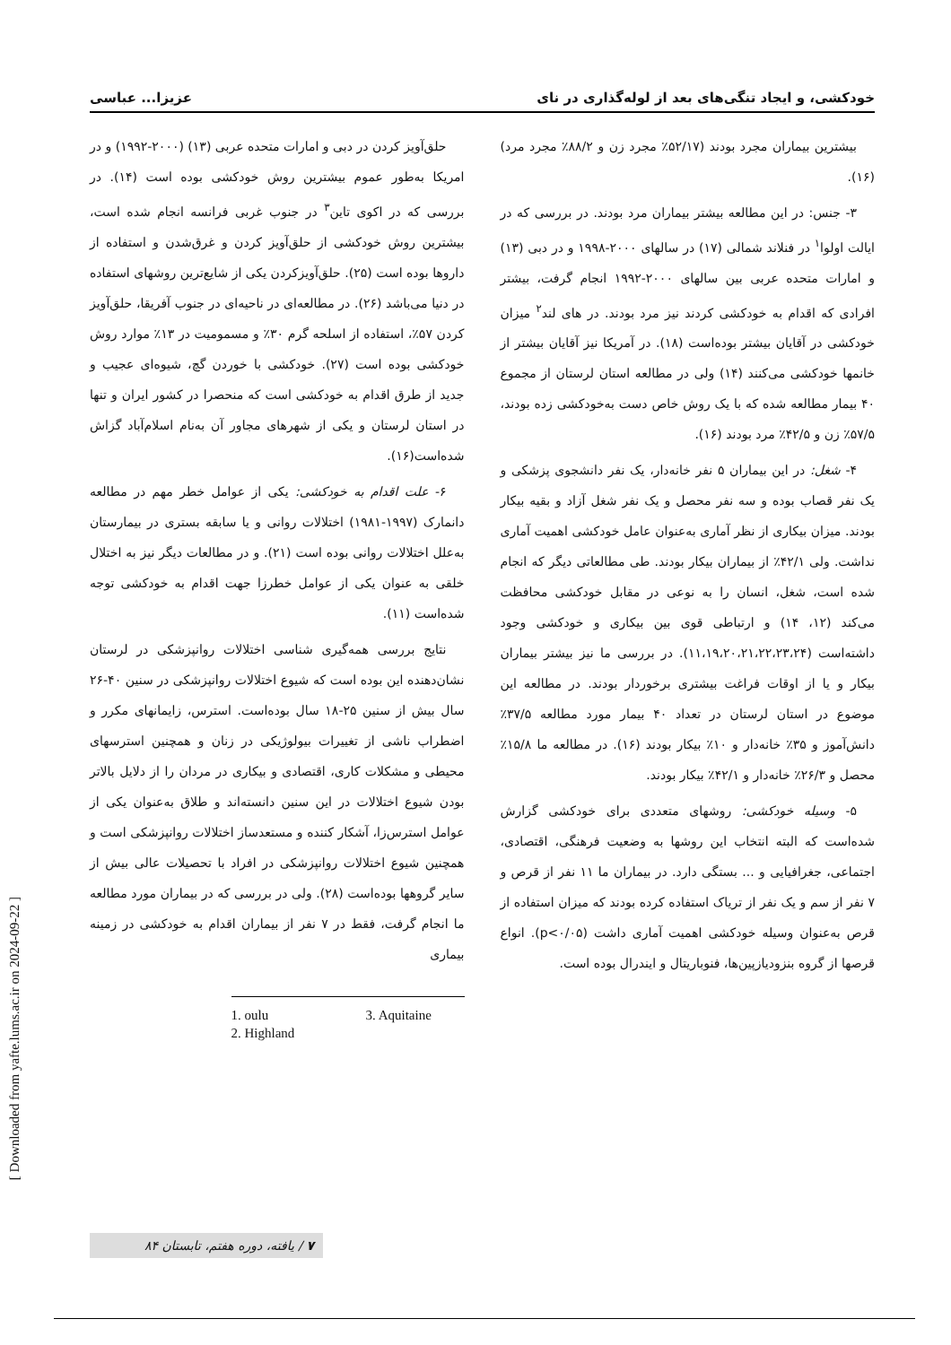خودکشی، و ایجاد تنگی‌های بعد از لوله‌گذاری در نای عزیزا... عباسی
بیشترین بیماران مجرد بودند (۵۲/۱۷٪ مجرد زن و ۸۸/۲٪ مجرد مرد) (۱۶).
۳- جنس: در این مطالعه بیشتر بیماران مرد بودند. در بررسی که در ایالت اولوا<sup>۱</sup> در فنلاند شمالی (۱۷) در سالهای ۲۰۰۰-۱۹۹۸ و در دبی (۱۳) و امارات متحده عربی بین سالهای ۲۰۰۰-۱۹۹۲ انجام گرفت، بیشتر افرادی که اقدام به خودکشی کردند نیز مرد بودند. در های لند<sup>۲</sup> میزان خودکشی در آقایان بیشتر بوده‌است (۱۸). در آمریکا نیز آقایان بیشتر از خانمها خودکشی می‌کنند (۱۴) ولی در مطالعه استان لرستان از مجموع ۴۰ بیمار مطالعه شده که با یک روش خاص دست به‌خودکشی زده بودند، ۵۷/۵٪ زن و ۴۲/۵٪ مرد بودند (۱۶).
۴- شغل: در این بیماران ۵ نفر خانه‌دار، یک نفر دانشجوی پزشکی و یک نفر قصاب بوده و سه نفر محصل و یک نفر شغل آزاد و بقیه بیکار بودند. میزان بیکاری از نظر آماری به‌عنوان عامل خودکشی اهمیت آماری نداشت. ولی ۴۲/۱٪ از بیماران بیکار بودند. طی مطالعاتی دیگر که انجام شده است، شغل، انسان را به نوعی در مقابل خودکشی محافظت می‌کند (۱۲، ۱۴) و ارتباطی قوی بین بیکاری و خودکشی وجود داشته‌است (۱۱،۱۹،۲۰،۲۱،۲۲،۲۳،۲۴). در بررسی ما نیز بیشتر بیماران بیکار و یا از اوقات فراغت بیشتری برخوردار بودند. در مطالعه این موضوع در استان لرستان در تعداد ۴۰ بیمار مورد مطالعه ۳۷/۵٪ دانش‌آموز و ۳۵٪ خانه‌دار و ۱۰٪ بیکار بودند (۱۶). در مطالعه ما ۱۵/۸٪ محصل و ۲۶/۳٪ خانه‌دار و ۴۲/۱٪ بیکار بودند.
۵- وسیله خودکشی: روشهای متعددی برای خودکشی گزارش شده‌است که البته انتخاب این روشها به وضعیت فرهنگی، اقتصادی، اجتماعی، جغرافیایی و ... بستگی دارد. در بیماران ما ۱۱ نفر از قرص و ۷ نفر از سم و یک نفر از تریاک استفاده کرده بودند که میزان استفاده از قرص به‌عنوان وسیله خودکشی اهمیت آماری داشت (p<۰/۰۵). انواع قرصها از گروه بنزودیازپین‌ها، فنوباریتال و ایندرال بوده است.
حلق‌آویز کردن در دبی و امارات متحده عربی (۱۳) (۲۰۰۰-۱۹۹۲) و در امریکا به‌طور عموم بیشترین روش خودکشی بوده است (۱۴). در بررسی که در اکوی تاین<sup>۳</sup> در جنوب غربی فرانسه انجام شده است، بیشترین روش خودکشی از حلق‌آویز کردن و غرق‌شدن و استفاده از داروها بوده است (۲۵). حلق‌آویزکردن یکی از شایع‌ترین روشهای استفاده در دنیا می‌باشد (۲۶). در مطالعه‌ای در ناحیه‌ای در جنوب آفریقا، حلق‌آویز کردن ۵۷٪، استفاده از اسلحه گرم ۳۰٪ و مسمومیت در ۱۳٪ موارد روش خودکشی بوده است (۲۷). خودکشی با خوردن گچ، شیوه‌ای عجیب و جدید از طرق اقدام به خودکشی است که منحصرا در کشور ایران و تنها در استان لرستان و یکی از شهرهای مجاور آن به‌نام اسلام‌آباد گزاش شده‌است(۱۶).
۶- علت اقدام به خودکشی: یکی از عوامل خطر مهم در مطالعه دانمارک (۱۹۹۷-۱۹۸۱) اختلالات روانی و یا سابقه بستری در بیمارستان به‌علل اختلالات روانی بوده است (۲۱). و در مطالعات دیگر نیز به اختلال خلقی به عنوان یکی از عوامل خطرزا جهت اقدام به خودکشی توجه شده‌است (۱۱).
نتایج بررسی همه‌گیری شناسی اختلالات روانپزشکی در لرستان نشان‌دهنده این بوده است که شیوع اختلالات روانپزشکی در سنین ۴۰-۲۶ سال بیش از سنین ۲۵-۱۸ سال بوده‌است. استرس، زایمانهای مکرر و اضطراب ناشی از تغییرات بیولوژیکی در زنان و همچنین استرسهای محیطی و مشکلات کاری، اقتصادی و بیکاری در مردان را از دلایل بالاتر بودن شیوع اختلالات در این سنین دانسته‌اند و طلاق به‌عنوان یکی از عوامل استرس‌زا، آشکار کننده و مستعدساز اختلالات روانپزشکی است و همچنین شیوع اختلالات روانپزشکی در افراد با تحصیلات عالی بیش از سایر گروهها بوده‌است (۲۸). ولی در بررسی که در بیماران مورد مطالعه ما انجام گرفت، فقط در ۷ نفر از بیماران اقدام به خودکشی در زمینه بیماری
1. oulu
2. Highland
3. Aquitaine
[ Downloaded from yafte.lums.ac.ir on 2024-09-22 ]
۷ / یافته، دوره هفتم، تابستان ۸۴